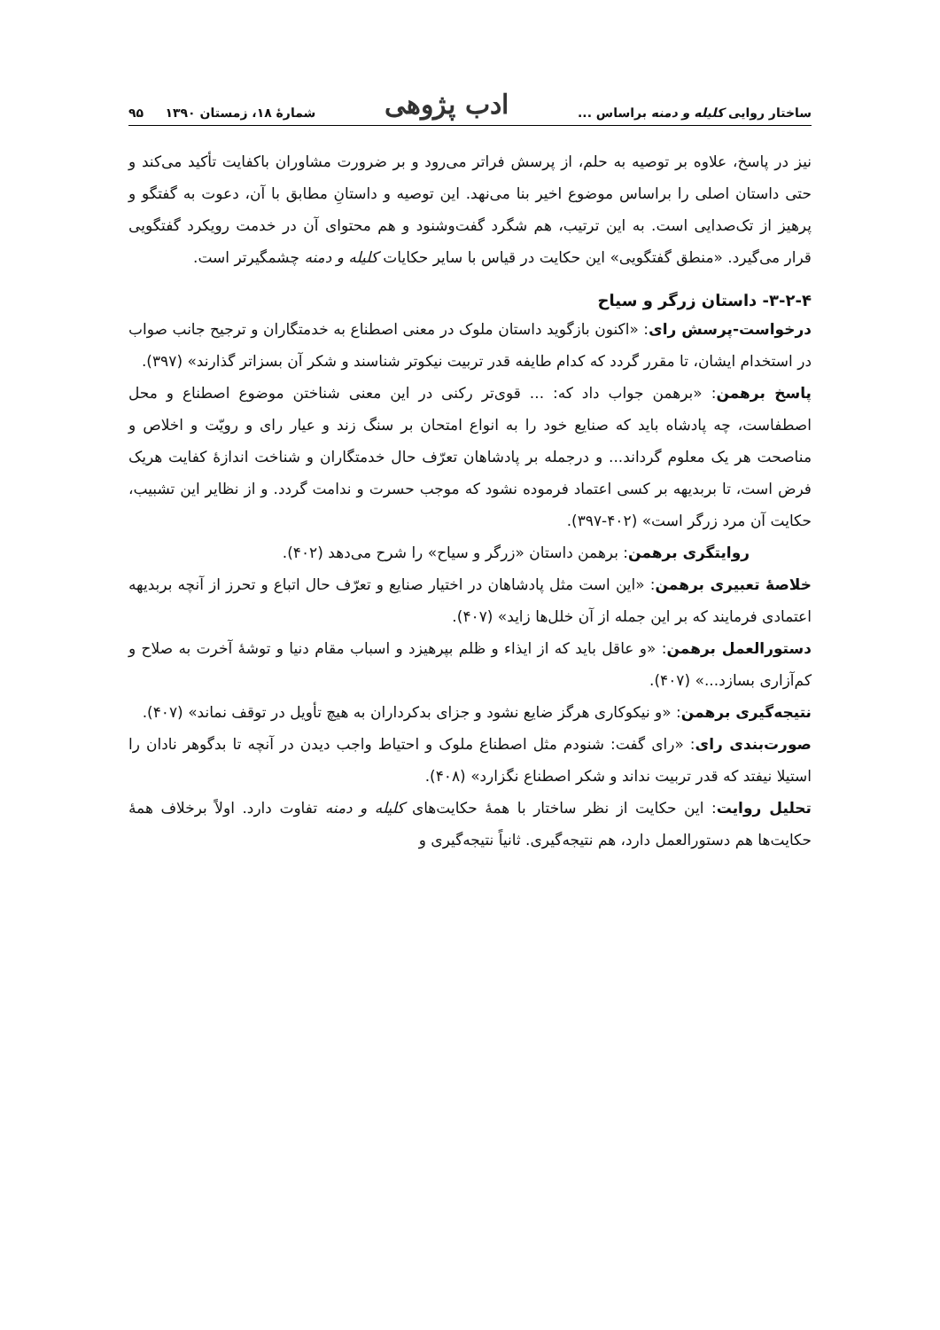ساختار روایی کلیله و دمنه براساس ... ادب پژوهی شمارهٔ ۱۸، زمستان ۱۳۹۰ ۹۵
نیز در پاسخ، علاوه بر توصیه به حلم، از پرسش فراتر می‌رود و بر ضرورت مشاوران باکفایت تأکید می‌کند و حتی داستان اصلی را براساس موضوع اخیر بنا می‌نهد. این توصیه و داستانِ مطابق با آن، دعوت به گفتگو و پرهیز از تک‌صدایی است. به این ترتیب، هم شگرد گفت‌وشنود و هم محتوای آن در خدمت رویکرد گفتگویی قرار می‌گیرد. «منطق گفتگویی» این حکایت در قیاس با سایر حکایات کلیله و دمنه چشمگیرتر است.
۳-۲-۴- داستان زرگر و سیاح
درخواست-پرسش رای: «اکنون بازگوید داستان ملوک در معنی اصطناع به خدمتگاران و ترجیح جانب صواب در استخدام ایشان، تا مقرر گردد که کدام طایفه قدر تربیت نیکوتر شناسند و شکر آن بسزاتر گذارند» (۳۹۷).
پاسخ برهمن: «برهمن جواب داد که: ... قوی‌تر رکنی در این معنی شناختن موضوع اصطناع و محل اصطفاست، چه پادشاه باید که صنایع خود را به انواع امتحان بر سنگ زند و عیار رای و رویّت و اخلاص و مناصحت هر یک معلوم گرداند... و درجمله بر پادشاهان تعرّف حال خدمتگاران و شناخت اندازهٔ کفایت هریک فرض است، تا بربدیهه بر کسی اعتماد فرموده نشود که موجب حسرت و ندامت گردد. و از نظایر این تشبیب، حکایت آن مرد زرگر است» (۴۰۲-۳۹۷).
روایتگری برهمن: برهمن داستان «زرگر و سیاح» را شرح می‌دهد (۴۰۲).
خلاصهٔ تعبیری برهمن: «این است مثل پادشاهان در اختیار صنایع و تعرّف حال اتباع و تحرز از آنچه بربدیهه اعتمادی فرمایند که بر این جمله از آن خلل‌ها زاید» (۴۰۷).
دستورالعمل برهمن: «و عاقل باید که از ایذاء و ظلم بپرهیزد و اسباب مقام دنیا و توشهٔ آخرت به صلاح و کم‌آزاری بسازد...» (۴۰۷).
نتیجه‌گیری برهمن: «و نیکوکاری هرگز ضایع نشود و جزای بدکرداران به هیچ تأویل در توقف نماند» (۴۰۷).
صورت‌بندی رای: «رای گفت: شنودم مثل اصطناع ملوک و احتیاط واجب دیدن در آنچه تا بدگوهر نادان را استیلا نیفتد که قدر تربیت نداند و شکر اصطناع نگزارد» (۴۰۸).
تحلیل روایت: این حکایت از نظر ساختار با همهٔ حکایت‌های کلیله و دمنه تفاوت دارد. اولاً برخلاف همهٔ حکایت‌ها هم دستورالعمل دارد، هم نتیجه‌گیری. ثانیاً نتیجه‌گیری و